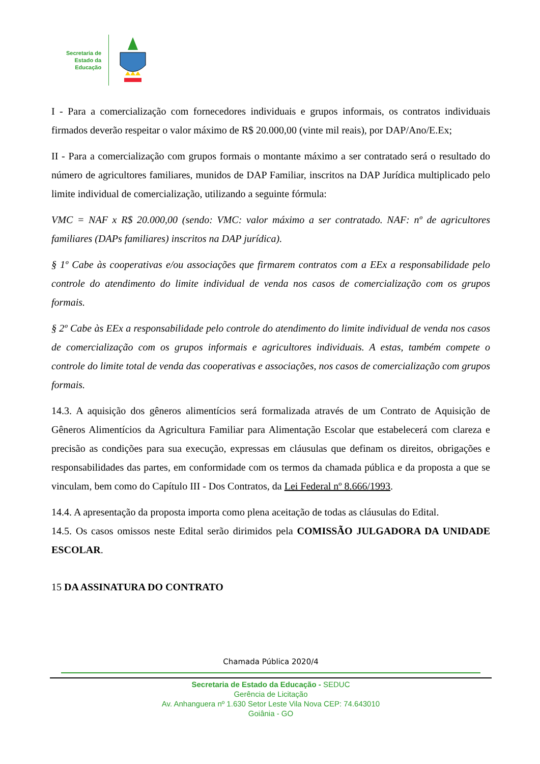Secretaria de
Estado da
Educação
I - Para a comercialização com fornecedores individuais e grupos informais, os contratos individuais firmados deverão respeitar o valor máximo de R$ 20.000,00 (vinte mil reais), por DAP/Ano/E.Ex;
II - Para a comercialização com grupos formais o montante máximo a ser contratado será o resultado do número de agricultores familiares, munidos de DAP Familiar, inscritos na DAP Jurídica multiplicado pelo limite individual de comercialização, utilizando a seguinte fórmula:
VMC = NAF x R$ 20.000,00 (sendo: VMC: valor máximo a ser contratado. NAF: nº de agricultores familiares (DAPs familiares) inscritos na DAP jurídica).
§ 1º Cabe às cooperativas e/ou associações que firmarem contratos com a EEx a responsabilidade pelo controle do atendimento do limite individual de venda nos casos de comercialização com os grupos formais.
§ 2º Cabe às EEx a responsabilidade pelo controle do atendimento do limite individual de venda nos casos de comercialização com os grupos informais e agricultores individuais. A estas, também compete o controle do limite total de venda das cooperativas e associações, nos casos de comercialização com grupos formais.
14.3. A aquisição dos gêneros alimentícios será formalizada através de um Contrato de Aquisição de Gêneros Alimentícios da Agricultura Familiar para Alimentação Escolar que estabelecerá com clareza e precisão as condições para sua execução, expressas em cláusulas que definam os direitos, obrigações e responsabilidades das partes, em conformidade com os termos da chamada pública e da proposta a que se vinculam, bem como do Capítulo III - Dos Contratos, da Lei Federal nº 8.666/1993.
14.4. A apresentação da proposta importa como plena aceitação de todas as cláusulas do Edital.
14.5. Os casos omissos neste Edital serão dirimidos pela COMISSÃO JULGADORA DA UNIDADE ESCOLAR.
15 DA ASSINATURA DO CONTRATO
Chamada Pública 2020/4
Secretaria de Estado da Educação - SEDUC
Gerência de Licitação
Av. Anhanguera nº 1.630 Setor Leste Vila Nova CEP: 74.643010
Goiânia - GO